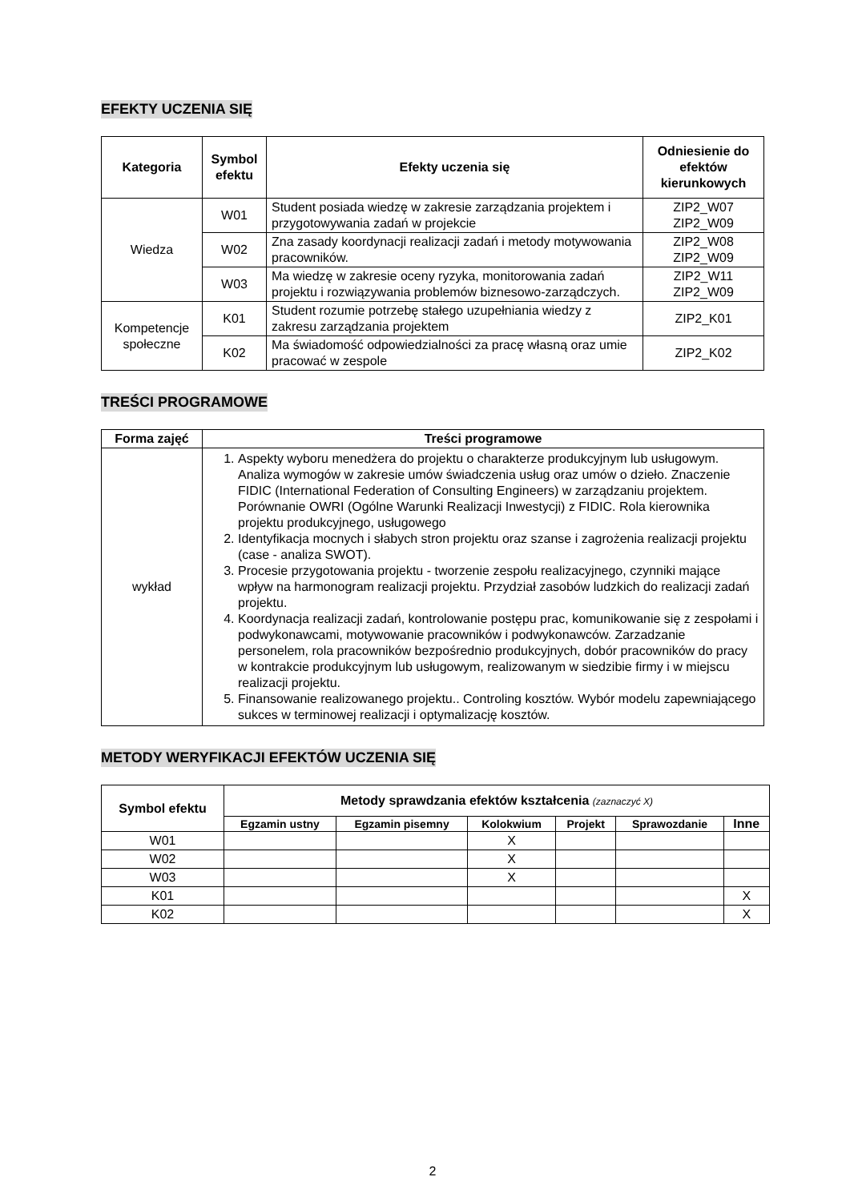EFEKTY UCZENIA SIĘ
| Kategoria | Symbol efektu | Efekty uczenia się | Odniesienie do efektów kierunkowych |
| --- | --- | --- | --- |
| Wiedza | W01 | Student posiada wiedzę w zakresie zarządzania projektem i przygotowywania zadań w projekcie | ZIP2_W07 ZIP2_W09 |
| | W02 | Zna zasady koordynacji realizacji zadań i metody motywowania pracowników. | ZIP2_W08 ZIP2_W09 |
| | W03 | Ma wiedzę w zakresie oceny ryzyka, monitorowania zadań projektu i rozwiązywania problemów biznesowo-zarządczych. | ZIP2_W11 ZIP2_W09 |
| Kompetencje społeczne | K01 | Student rozumie potrzebę stałego uzupełniania wiedzy z zakresu zarządzania projektem | ZIP2_K01 |
| | K02 | Ma świadomość odpowiedzialności za pracę własną oraz umie pracować w zespole | ZIP2_K02 |
TREŚCI PROGRAMOWE
| Forma zajęć | Treści programowe |
| --- | --- |
| wykład | 1. Aspekty wyboru menedżera do projektu o charakterze produkcyjnym lub usługowym. Analiza wymogów w zakresie umów świadczenia usług oraz umów o dzieło. Znaczenie FIDIC (International Federation of Consulting Engineers) w zarządzaniu projektem. Porównanie OWRI (Ogólne Warunki Realizacji Inwestycji) z FIDIC. Rola kierownika projektu produkcyjnego, usługowego 2. Identyfikacja mocnych i słabych stron projektu oraz szanse i zagrożenia realizacji projektu (case - analiza SWOT). 3. Procesie przygotowania projektu - tworzenie zespołu realizacyjnego, czynniki mające wpływ na harmonogram realizacji projektu. Przydział zasobów ludzkich do realizacji zadań projektu. 4. Koordynacja realizacji zadań, kontrolowanie postępu prac, komunikowanie się z zespołami i podwykonawcami, motywowanie pracowników i podwykonawców. Zarzadzanie personelem, rola pracowników bezpośrednio produkcyjnych, dobór pracowników do pracy w kontrakcie produkcyjnym lub usługowym, realizowanym w siedzibie firmy i w miejscu realizacji projektu. 5. Finansowanie realizowanego projektu.. Controling kosztów. Wybór modelu zapewniającego sukces w terminowej realizacji i optymalizację kosztów. |
METODY WERYFIKACJI EFEKTÓW UCZENIA SIĘ
| Symbol efektu | Metody sprawdzania efektów kształcenia (zaznaczyć X) | | | | | |
| --- | --- | --- | --- | --- | --- | --- |
| | Egzamin ustny | Egzamin pisemny | Kolokwium | Projekt | Sprawozdanie | Inne |
| W01 | | | X | | | |
| W02 | | | X | | | |
| W03 | | | X | | | |
| K01 | | | | | | X |
| K02 | | | | | | X |
2